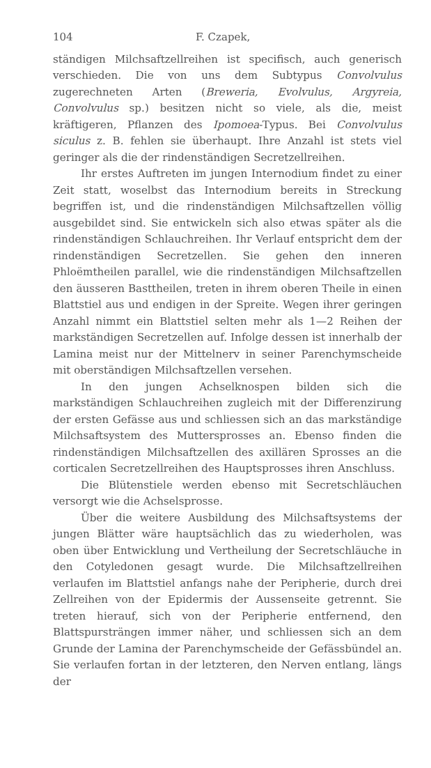104 F. Czapek,
ständigen Milchsaftzellreihen ist specifisch, auch generisch verschieden. Die von uns dem Subtypus Convolvulus zugerechneten Arten (Breweria, Evolvulus, Argyreia, Convolvulus sp.) besitzen nicht so viele, als die, meist kräftigeren, Pflanzen des Ipomoea-Typus. Bei Convolvulus siculus z. B. fehlen sie überhaupt. Ihre Anzahl ist stets viel geringer als die der rindenständigen Secretzellreihen.
Ihr erstes Auftreten im jungen Internodium findet zu einer Zeit statt, woselbst das Internodium bereits in Streckung begriffen ist, und die rindenständigen Milchsaftzellen völlig ausgebildet sind. Sie entwickeln sich also etwas später als die rindenständigen Schlauchreihen. Ihr Verlauf entspricht dem der rindenständigen Secretzellen. Sie gehen den inneren Phloëmtheilen parallel, wie die rindenständigen Milchsaftzellen den äusseren Basttheilen, treten in ihrem oberen Theile in einen Blattstiel aus und endigen in der Spreite. Wegen ihrer geringen Anzahl nimmt ein Blattstiel selten mehr als 1—2 Reihen der markständigen Secretzellen auf. Infolge dessen ist innerhalb der Lamina meist nur der Mittelnerv in seiner Parenchymscheide mit oberständigen Milchsaftzellen versehen.
In den jungen Achselknospen bilden sich die markständigen Schlauchreihen zugleich mit der Differenzirung der ersten Gefässe aus und schliessen sich an das markständige Milchsaftsystem des Muttersprosses an. Ebenso finden die rindenständigen Milchsaftzellen des axillären Sprosses an die corticalen Secretzellreihen des Hauptsprosses ihren Anschluss.
Die Blütenstiele werden ebenso mit Secretschläuchen versorgt wie die Achselsprosse.
Über die weitere Ausbildung des Milchsaftsystems der jungen Blätter wäre hauptsächlich das zu wiederholen, was oben über Entwicklung und Vertheilung der Secretschläuche in den Cotyledonen gesagt wurde. Die Milchsaftzellreihen verlaufen im Blattstiel anfangs nahe der Peripherie, durch drei Zellreihen von der Epidermis der Aussenseite getrennt. Sie treten hierauf, sich von der Peripherie entfernend, den Blattspursträngen immer näher, und schliessen sich an dem Grunde der Lamina der Parenchymscheide der Gefässbündel an. Sie verlaufen fortan in der letzteren, den Nerven entlang, längs der